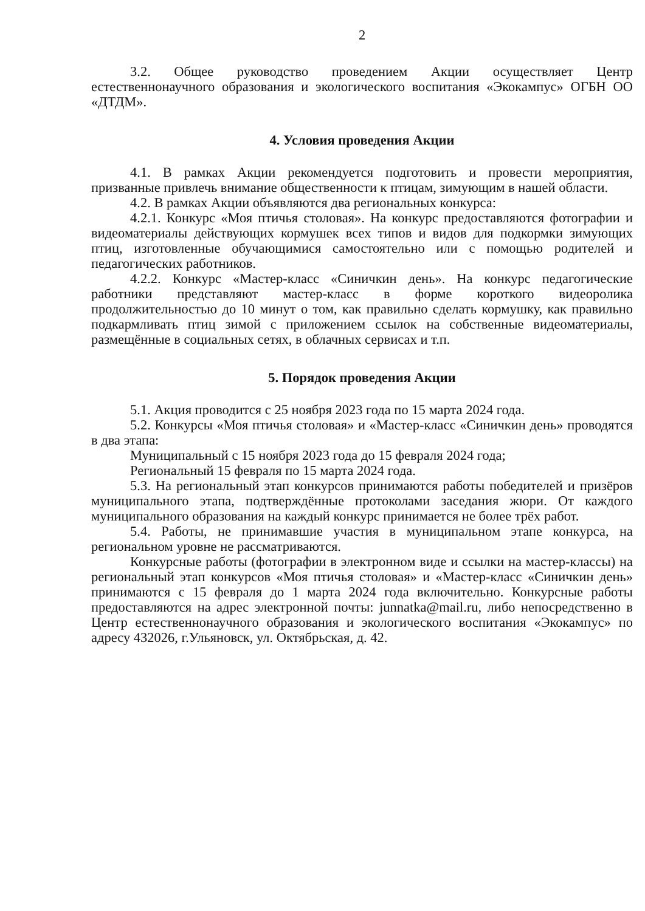2
3.2. Общее руководство проведением Акции осуществляет Центр естественнонаучного образования и экологического воспитания «Экокампус» ОГБН ОО «ДТДМ».
4. Условия проведения Акции
4.1. В рамках Акции рекомендуется подготовить и провести мероприятия, призванные привлечь внимание общественности к птицам, зимующим в нашей области.
4.2. В рамках Акции объявляются два региональных конкурса:
4.2.1. Конкурс «Моя птичья столовая». На конкурс предоставляются фотографии и видеоматериалы действующих кормушек всех типов и видов для подкормки зимующих птиц, изготовленные обучающимися самостоятельно или с помощью родителей и педагогических работников.
4.2.2. Конкурс «Мастер-класс «Синичкин день». На конкурс педагогические работники представляют мастер-класс в форме короткого видеоролика продолжительностью до 10 минут о том, как правильно сделать кормушку, как правильно подкармливать птиц зимой с приложением ссылок на собственные видеоматериалы, размещённые в социальных сетях, в облачных сервисах и т.п.
5. Порядок проведения Акции
5.1. Акция проводится с 25 ноября 2023 года по 15 марта 2024 года.
5.2. Конкурсы «Моя птичья столовая» и «Мастер-класс «Синичкин день» проводятся в два этапа:
Муниципальный с 15 ноября 2023 года до 15 февраля 2024 года;
Региональный 15 февраля по 15 марта 2024 года.
5.3. На региональный этап конкурсов принимаются работы победителей и призёров муниципального этапа, подтверждённые протоколами заседания жюри. От каждого муниципального образования на каждый конкурс принимается не более трёх работ.
5.4. Работы, не принимавшие участия в муниципальном этапе конкурса, на региональном уровне не рассматриваются.
Конкурсные работы (фотографии в электронном виде и ссылки на мастер-классы) на региональный этап конкурсов «Моя птичья столовая» и «Мастер-класс «Синичкин день» принимаются с 15 февраля до 1 марта 2024 года включительно. Конкурсные работы предоставляются на адрес электронной почты: junnatka@mail.ru, либо непосредственно в Центр естественнонаучного образования и экологического воспитания «Экокампус» по адресу 432026, г.Ульяновск, ул. Октябрьская, д. 42.